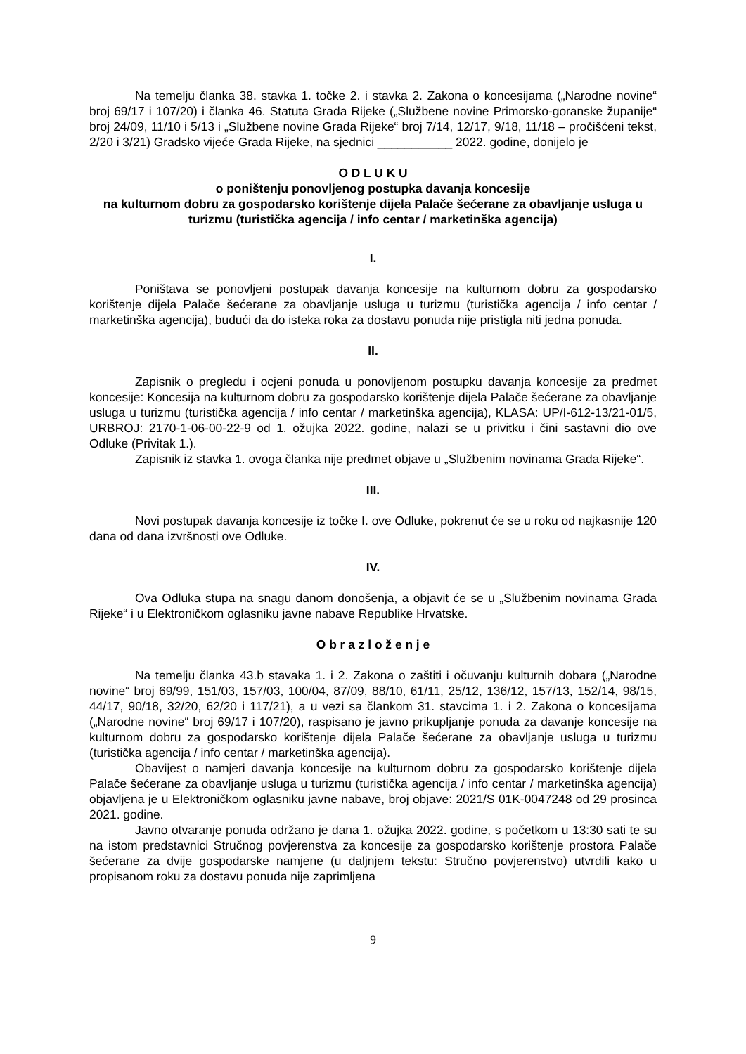Na temelju članka 38. stavka 1. točke 2. i stavka 2. Zakona o koncesijama („Narodne novine“ broj 69/17 i 107/20) i članka 46. Statuta Grada Rijeke („Službene novine Primorsko-goranske županije“ broj 24/09, 11/10 i 5/13 i „Službene novine Grada Rijeke“ broj 7/14, 12/17, 9/18, 11/18 – pročišćeni tekst, 2/20 i 3/21) Gradsko vijeće Grada Rijeke, na sjednici ___________ 2022. godine, donijelo je
O D L U K U
o poništenju ponovljenog postupka davanja koncesije
na kulturnom dobru za gospodarsko korištenje dijela Palače šećerane za obavljanje usluga u turizmu (turistička agencija / info centar / marketinška agencija)
I.
Poništava se ponovljeni postupak davanja koncesije na kulturnom dobru za gospodarsko korištenje dijela Palače šećerane za obavljanje usluga u turizmu (turistička agencija / info centar / marketinška agencija), budući da do isteka roka za dostavu ponuda nije pristigla niti jedna ponuda.
II.
Zapisnik o pregledu i ocjeni ponuda u ponovljenom postupku davanja koncesije za predmet koncesije: Koncesija na kulturnom dobru za gospodarsko korištenje dijela Palače šećerane za obavljanje usluga u turizmu (turistička agencija / info centar / marketinška agencija), KLASA: UP/I-612-13/21-01/5, URBROJ: 2170-1-06-00-22-9 od 1. ožujka 2022. godine, nalazi se u privitku i čini sastavni dio ove Odluke (Privitak 1.).
Zapisnik iz stavka 1. ovoga članka nije predmet objave u „Službenim novinama Grada Rijeke“.
III.
Novi postupak davanja koncesije iz točke I. ove Odluke, pokrenut će se u roku od najkasnije 120 dana od dana izvršnosti ove Odluke.
IV.
Ova Odluka stupa na snagu danom donošenja, a objavit će se u „Službenim novinama Grada Rijeke“ i u Elektroničkom oglasniku javne nabave Republike Hrvatske.
O b r a z l o ž e n j e
Na temelju članka 43.b stavaka 1. i 2. Zakona o zaštiti i očuvanju kulturnih dobara („Narodne novine“ broj 69/99, 151/03, 157/03, 100/04, 87/09, 88/10, 61/11, 25/12, 136/12, 157/13, 152/14, 98/15, 44/17, 90/18, 32/20, 62/20 i 117/21), a u vezi sa člankom 31. stavcima 1. i 2. Zakona o koncesijama („Narodne novine“ broj 69/17 i 107/20), raspisano je javno prikupljanje ponuda za davanje koncesije na kulturnom dobru za gospodarsko korištenje dijela Palače šećerane za obavljanje usluga u turizmu (turistička agencija / info centar / marketinška agencija).
Obavijest o namjeri davanja koncesije na kulturnom dobru za gospodarsko korištenje dijela Palače šećerane za obavljanje usluga u turizmu (turistička agencija / info centar / marketinška agencija) objavljena je u Elektroničkom oglasniku javne nabave, broj objave: 2021/S 01K-0047248 od 29 prosinca 2021. godine.
Javno otvaranje ponuda održano je dana 1. ožujka 2022. godine, s početkom u 13:30 sati te su na istom predstavnici Stručnog povjerenstva za koncesije za gospodarsko korištenje prostora Palače šećerane za dvije gospodarske namjene (u daljnjem tekstu: Stručno povjerenstvo) utvrdili kako u propisanom roku za dostavu ponuda nije zaprimljena
9